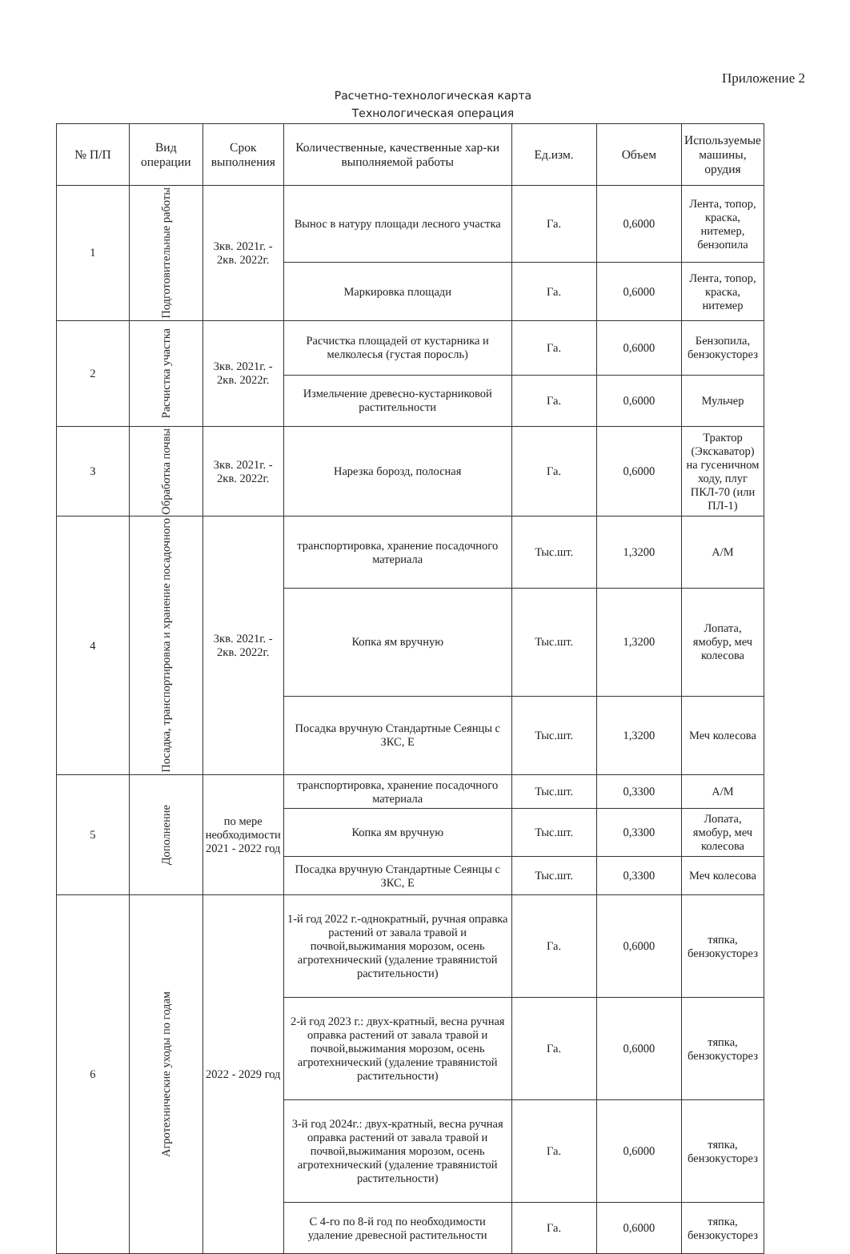Приложение 2
Расчетно-технологическая карта
Технологическая операция
| № П/П | Вид операции | Срок выполнения | Количественные, качественные хар-ки выполняемой работы | Ед.изм. | Объем | Используемые машины, орудия |
| --- | --- | --- | --- | --- | --- | --- |
| 1 | Подготовительные работы | 3кв. 2021г. - 2кв. 2022г. | Вынос в натуру площади лесного участка | Га. | 0,6000 | Лента, топор, краска, нитемер, бензопила |
| | | | Маркировка площади | Га. | 0,6000 | Лента, топор, краска, нитемер |
| 2 | Расчистка участка | 3кв. 2021г. - 2кв. 2022г. | Расчистка площадей от кустарника и мелколесья (густая поросль) | Га. | 0,6000 | Бензопила, бензокусторез |
| | | | Измельчение древесно-кустарниковой растительности | Га. | 0,6000 | Мульчер |
| 3 | Обработка почвы | 3кв. 2021г. - 2кв. 2022г. | Нарезка борозд, полосная | Га. | 0,6000 | Трактор (Экскаватор) на гусеничном ходу, плуг ПКЛ-70 (или ПЛ-1) |
| 4 | Посадка, транспортировка и хранение посадочного | 3кв. 2021г. - 2кв. 2022г. | транспортировка, хранение посадочного материала | Тыс.шт. | 1,3200 | А/М |
| | | | Копка ям вручную | Тыс.шт. | 1,3200 | Лопата, ямобур, меч колесова |
| | | | Посадка вручную Стандартные Сеянцы с ЗКС, Е | Тыс.шт. | 1,3200 | Меч колесова |
| 5 | Дополнение | по мере необходимости 2021 - 2022 год | транспортировка, хранение посадочного материала | Тыс.шт. | 0,3300 | А/М |
| | | | Копка ям вручную | Тыс.шт. | 0,3300 | Лопата, ямобур, меч колесова |
| | | | Посадка вручную Стандартные Сеянцы с ЗКС, Е | Тыс.шт. | 0,3300 | Меч колесова |
| 6 | Агротехнические уходы по годам | 2022 - 2029 год | 1-й год 2022 г.-однократный, ручная оправка растений от завала травой и почвой,выжимания морозом, осень агротехнический (удаление травянистой растительности) | Га. | 0,6000 | тяпка, бензокусторез |
| | | | 2-й год 2023 г.: двух-кратный, весна ручная оправка растений от завала травой и почвой,выжимания морозом, осень агротехнический (удаление травянистой растительности) | Га. | 0,6000 | тяпка, бензокусторез |
| | | | 3-й год 2024г.: двух-кратный, весна ручная оправка растений от завала травой и почвой,выжимания морозом, осень агротехнический (удаление травянистой растительности) | Га. | 0,6000 | тяпка, бензокусторез |
| | | | С 4-го по 8-й год по необходимости удаление древесной растительности | Га. | 0,6000 | тяпка, бензокусторез |